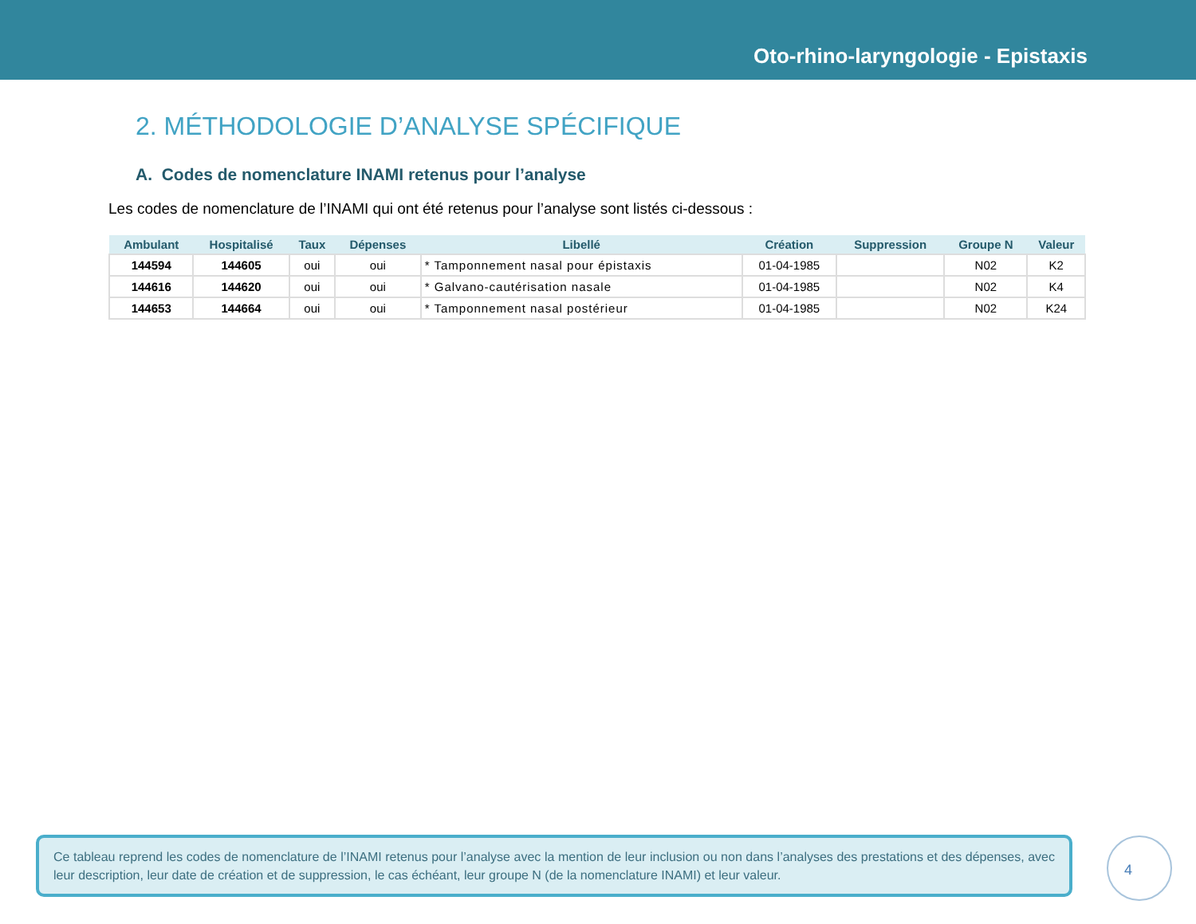Oto-rhino-laryngologie - Epistaxis
2. MÉTHODOLOGIE D’ANALYSE SPÉCIFIQUE
A. Codes de nomenclature INAMI retenus pour l’analyse
Les codes de nomenclature de l’INAMI qui ont été retenus pour l’analyse sont listés ci-dessous :
| Ambulant | Hospitalisé | Taux | Dépenses | Libellé | Création | Suppression | Groupe N | Valeur |
| --- | --- | --- | --- | --- | --- | --- | --- | --- |
| 144594 | 144605 | oui | oui | * Tamponnement nasal pour épistaxis | 01-04-1985 | | N02 | K2 |
| 144616 | 144620 | oui | oui | * Galvano-cautérisation nasale | 01-04-1985 | | N02 | K4 |
| 144653 | 144664 | oui | oui | * Tamponnement nasal postérieur | 01-04-1985 | | N02 | K24 |
Ce tableau reprend les codes de nomenclature de l’INAMI retenus pour l’analyse avec la mention de leur inclusion ou non dans l’analyses des prestations et des dépenses, avec leur description, leur date de création et de suppression, le cas échéant, leur groupe N (de la nomenclature INAMI) et leur valeur.
4